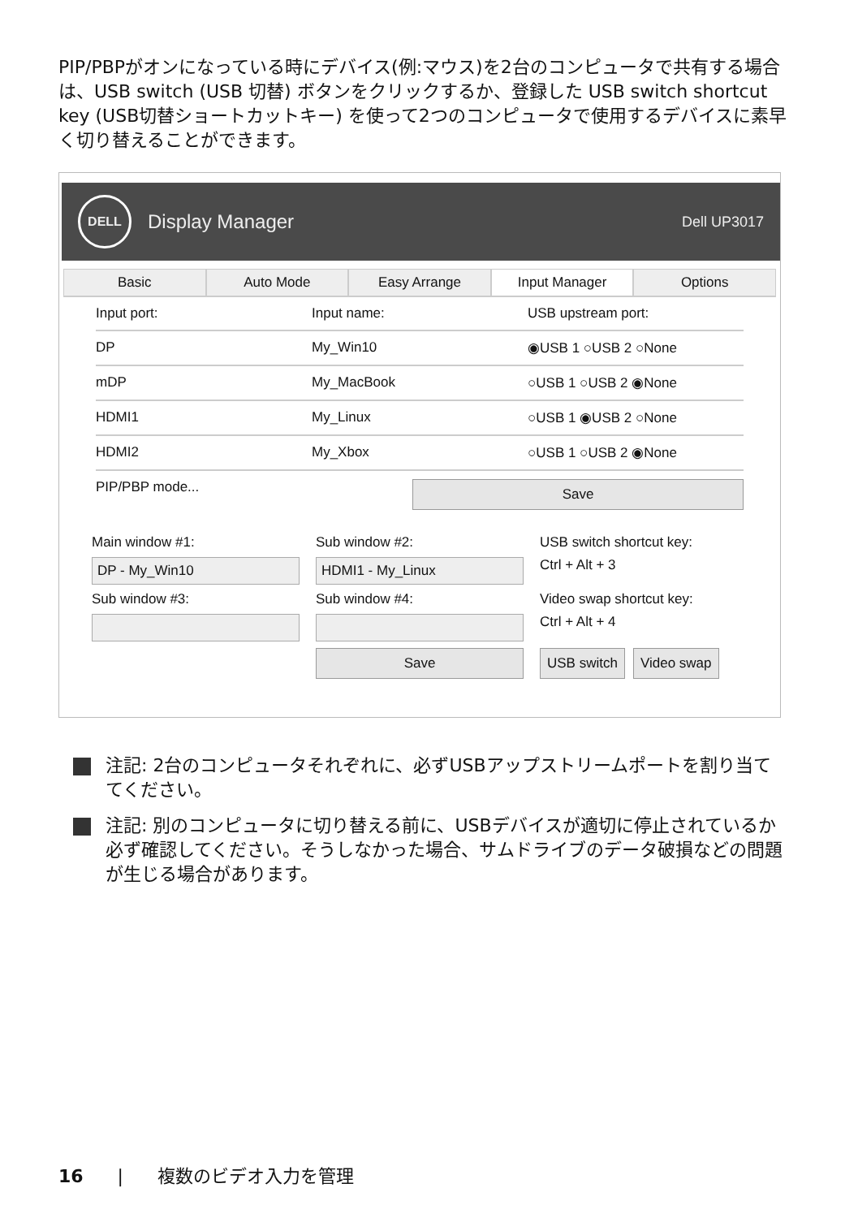PIP/PBPがオンになっている時にデバイス(例:マウス)を2台のコンピュータで共有する場合は、USB switch (USB 切替) ボタンをクリックするか、登録した USB switch shortcut key (USB切替ショートカットキー) を使って2つのコンピュータで使用するデバイスに素早く切り替えることができます。
DELL
Display Manager Dell UP3017
Basic Auto Mode Easy Arrange Input Manager Options
Input port: Input name: USB upstream port:
DP My_Win10 ◉USB 1 ○USB 2 ○None
mDP My_MacBook ○USB 1 ○USB 2 ◉None
HDMI1 My_Linux ○USB 1 ◉USB 2 ○None
HDMI2 My_Xbox ○USB 1 ○USB 2 ◉None
PIP/PBP mode... Save
Main window #1:
Sub window #2:
USB switch shortcut key:
DP - My_Win10
HDMI1 - My_Linux
Ctrl + Alt + 3
Sub window #3:
Sub window #4:
Video swap shortcut key:
Ctrl + Alt + 4
Save
USB switch Video swap
注記: 2台のコンピュータそれぞれに、必ずUSBアップストリームポートを割り当ててください。
注記: 別のコンピュータに切り替える前に、USBデバイスが適切に停止されているか必ず確認してください。そうしなかった場合、サムドライブのデータ破損などの問題が生じる場合があります。
16 | 複数のビデオ入力を管理